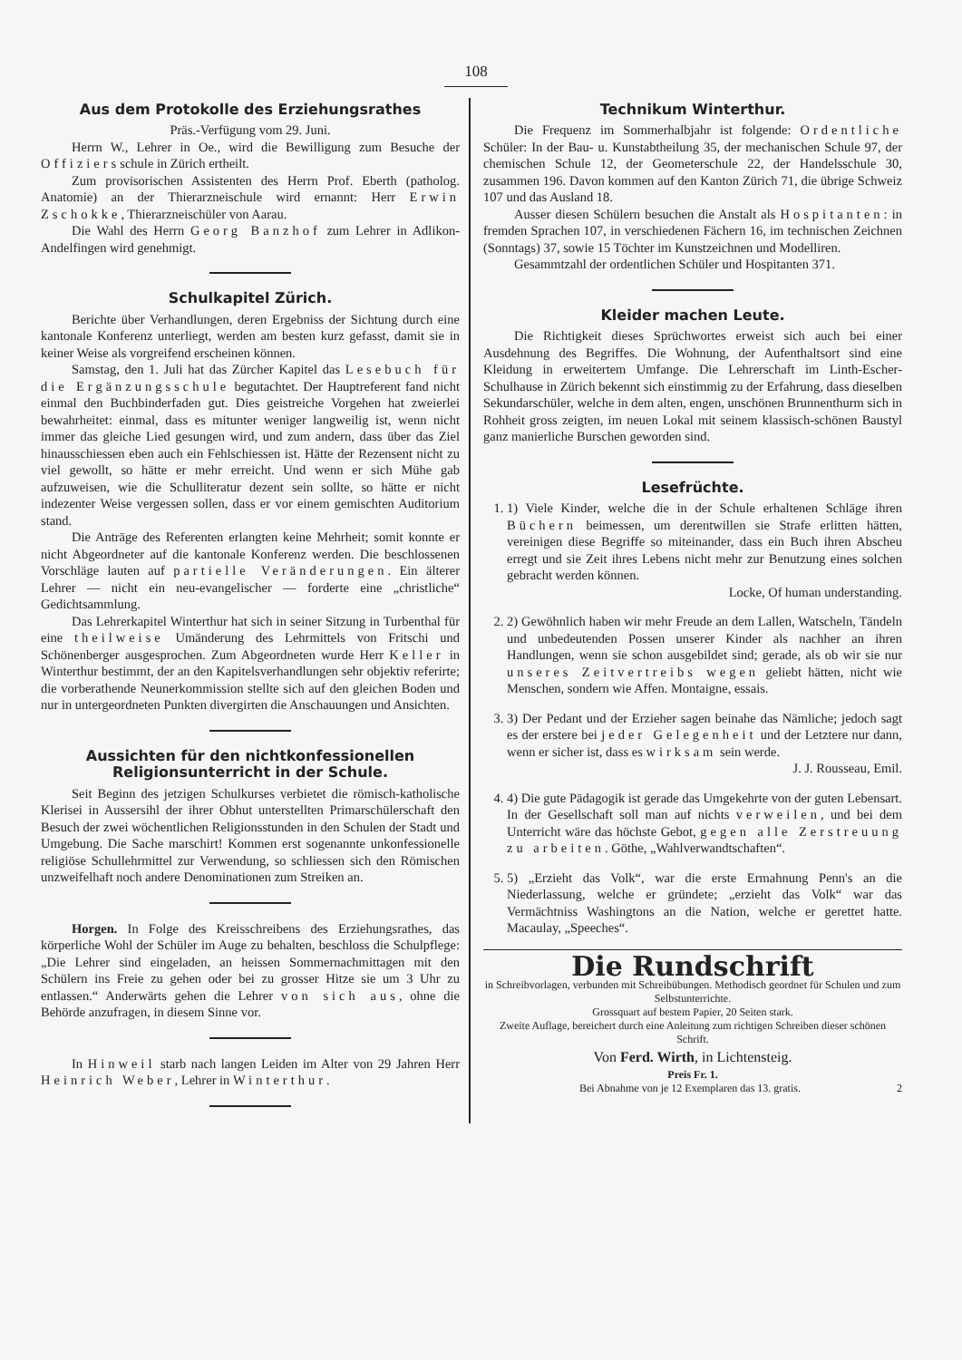108
Aus dem Protokolle des Erziehungsrathes
Präs.-Verfügung vom 29. Juni.
Herrn W., Lehrer in Oe., wird die Bewilligung zum Besuche der Offiziersschule in Zürich ertheilt.
Zum provisorischen Assistenten des Herrn Prof. Eberth (patholog. Anatomie) an der Thierarzneischule wird ernannt: Herr Erwin Zschokke, Thierarzneischüler von Aarau.
Die Wahl des Herrn Georg Banzhof zum Lehrer in Adlikon-Andelfingen wird genehmigt.
Schulkapitel Zürich.
Berichte über Verhandlungen, deren Ergebniss der Sichtung durch eine kantonale Konferenz unterliegt, werden am besten kurz gefasst, damit sie in keiner Weise als vorgreifend erscheinen können.
Samstag, den 1. Juli hat das Zürcher Kapitel das Lesebuch für die Ergänzungsschule begutachtet. Der Hauptreferent fand nicht einmal den Buchbinderfaden gut. Dies geistreiche Vorgehen hat zweierlei bewahrheitet: einmal, dass es mitunter weniger langweilig ist, wenn nicht immer das gleiche Lied gesungen wird, und zum andern, dass über das Ziel hinausschiessen eben auch ein Fehlschiessen ist. Hätte der Rezensent nicht zu viel gewollt, so hätte er mehr erreicht. Und wenn er sich Mühe gab aufzuweisen, wie die Schulliteratur dezent sein sollte, so hätte er nicht indezenter Weise vergessen sollen, dass er vor einem gemischten Auditorium stand.
Die Anträge des Referenten erlangten keine Mehrheit; somit konnte er nicht Abgeordneter auf die kantonale Konferenz werden. Die beschlossenen Vorschläge lauten auf partielle Veränderungen. Ein älterer Lehrer — nicht ein neu-evangelischer — forderte eine „christliche“ Gedichtsammlung.
Das Lehrerkapitel Winterthur hat sich in seiner Sitzung in Turbenthal für eine theilweise Umänderung des Lehrmittels von Fritschi und Schönenberger ausgesprochen. Zum Abgeordneten wurde Herr Keller in Winterthur bestimmt, der an den Kapitelsverhandlungen sehr objektiv referirte; die vorberathende Neunerkommission stellte sich auf den gleichen Boden und nur in untergeordneten Punkten divergirten die Anschauungen und Ansichten.
Aussichten für den nichtkonfessionellen Religionsunterricht in der Schule.
Seit Beginn des jetzigen Schulkurses verbietet die römisch-katholische Klerisei in Aussersihl der ihrer Obhut unterstellten Primarschülerschaft den Besuch der zwei wöchentlichen Religionsstunden in den Schulen der Stadt und Umgebung. Die Sache marschirt! Kommen erst sogenannte unkonfessionelle religiöse Schullehrmittel zur Verwendung, so schliessen sich den Römischen unzweifelhaft noch andere Denominationen zum Streiken an.
Horgen. In Folge des Kreisschreibens des Erziehungsrathes, das körperliche Wohl der Schüler im Auge zu behalten, beschloss die Schulpflege: „Die Lehrer sind eingeladen, an heissen Sommernachmittagen mit den Schülern ins Freie zu gehen oder bei zu grosser Hitze sie um 3 Uhr zu entlassen.“ Anderwärts gehen die Lehrer von sich aus, ohne die Behörde anzufragen, in diesem Sinne vor.
In Hinweil starb nach langen Leiden im Alter von 29 Jahren Herr Heinrich Weber, Lehrer in Winterthur.
Technikum Winterthur.
Die Frequenz im Sommerhalbjahr ist folgende: Ordentliche Schüler: In der Bau- u. Kunstabtheilung 35, der mechanischen Schule 97, der chemischen Schule 12, der Geometerschule 22, der Handelsschule 30, zusammen 196. Davon kommen auf den Kanton Zürich 71, die übrige Schweiz 107 und das Ausland 18.
Ausser diesen Schülern besuchen die Anstalt als Hospitanten: in fremden Sprachen 107, in verschiedenen Fächern 16, im technischen Zeichnen (Sonntags) 37, sowie 15 Töchter im Kunstzeichnen und Modelliren.
Gesammtzahl der ordentlichen Schüler und Hospitanten 371.
Kleider machen Leute.
Die Richtigkeit dieses Sprüchwortes erweist sich auch bei einer Ausdehnung des Begriffes. Die Wohnung, der Aufenthaltsort sind eine Kleidung in erweitertem Umfange. Die Lehrerschaft im Linth-Escher-Schulhause in Zürich bekennt sich einstimmig zu der Erfahrung, dass dieselben Sekundarschüler, welche in dem alten, engen, unschönen Brunnenthurm sich in Rohheit gross zeigten, im neuen Lokal mit seinem klassisch-schönen Baustyl ganz manierliche Burschen geworden sind.
Lesefrüchte.
1. 1) Viele Kinder, welche die in der Schule erhaltenen Schläge ihren Büchern beimessen, um derentwillen sie Strafe erlitten hätten, vereinigen diese Begriffe so miteinander, dass ein Buch ihren Abscheu erregt und sie Zeit ihres Lebens nicht mehr zur Benutzung eines solchen gebracht werden können.
Locke, Of human understanding.
2. 2) Gewöhnlich haben wir mehr Freude an dem Lallen, Watscheln, Tändeln und unbedeutenden Possen unserer Kinder als nachher an ihren Handlungen, wenn sie schon ausgebildet sind; gerade, als ob wir sie nur unseres Zeitvertreibs wegen geliebt hätten, nicht wie Menschen, sondern wie Affen. Montaigne, essais.
3. 3) Der Pedant und der Erzieher sagen beinahe das Nämliche; jedoch sagt es der erstere bei jeder Gelegenheit und der Letztere nur dann, wenn er sicher ist, dass es wirksam sein werde.
J. J. Rousseau, Emil.
4. 4) Die gute Pädagogik ist gerade das Umgekehrte von der guten Lebensart. In der Gesellschaft soll man auf nichts verweilen, und bei dem Unterricht wäre das höchste Gebot, gegen alle Zerstreuung zu arbeiten. Göthe, „Wahlverwandtschaften“.
5. 5) „Erzieht das Volk“, war die erste Ermahnung Penn's an die Niederlassung, welche er gründete; „erzieht das Volk“ war das Vermächtniss Washingtons an die Nation, welche er gerettet hatte. Macaulay, „Speeches“.
Die Rundschrift
in Schreibvorlagen, verbunden mit Schreibübungen. Methodisch geordnet für Schulen und zum Selbstunterrichte.
Grossquart auf bestem Papier, 20 Seiten stark.
Zweite Auflage, bereichert durch eine Anleitung zum richtigen Schreiben dieser schönen Schrift.
Von Ferd. Wirth, in Lichtensteig.
Preis Fr. 1.
Bei Abnahme von je 12 Exemplaren das 13. gratis. 2